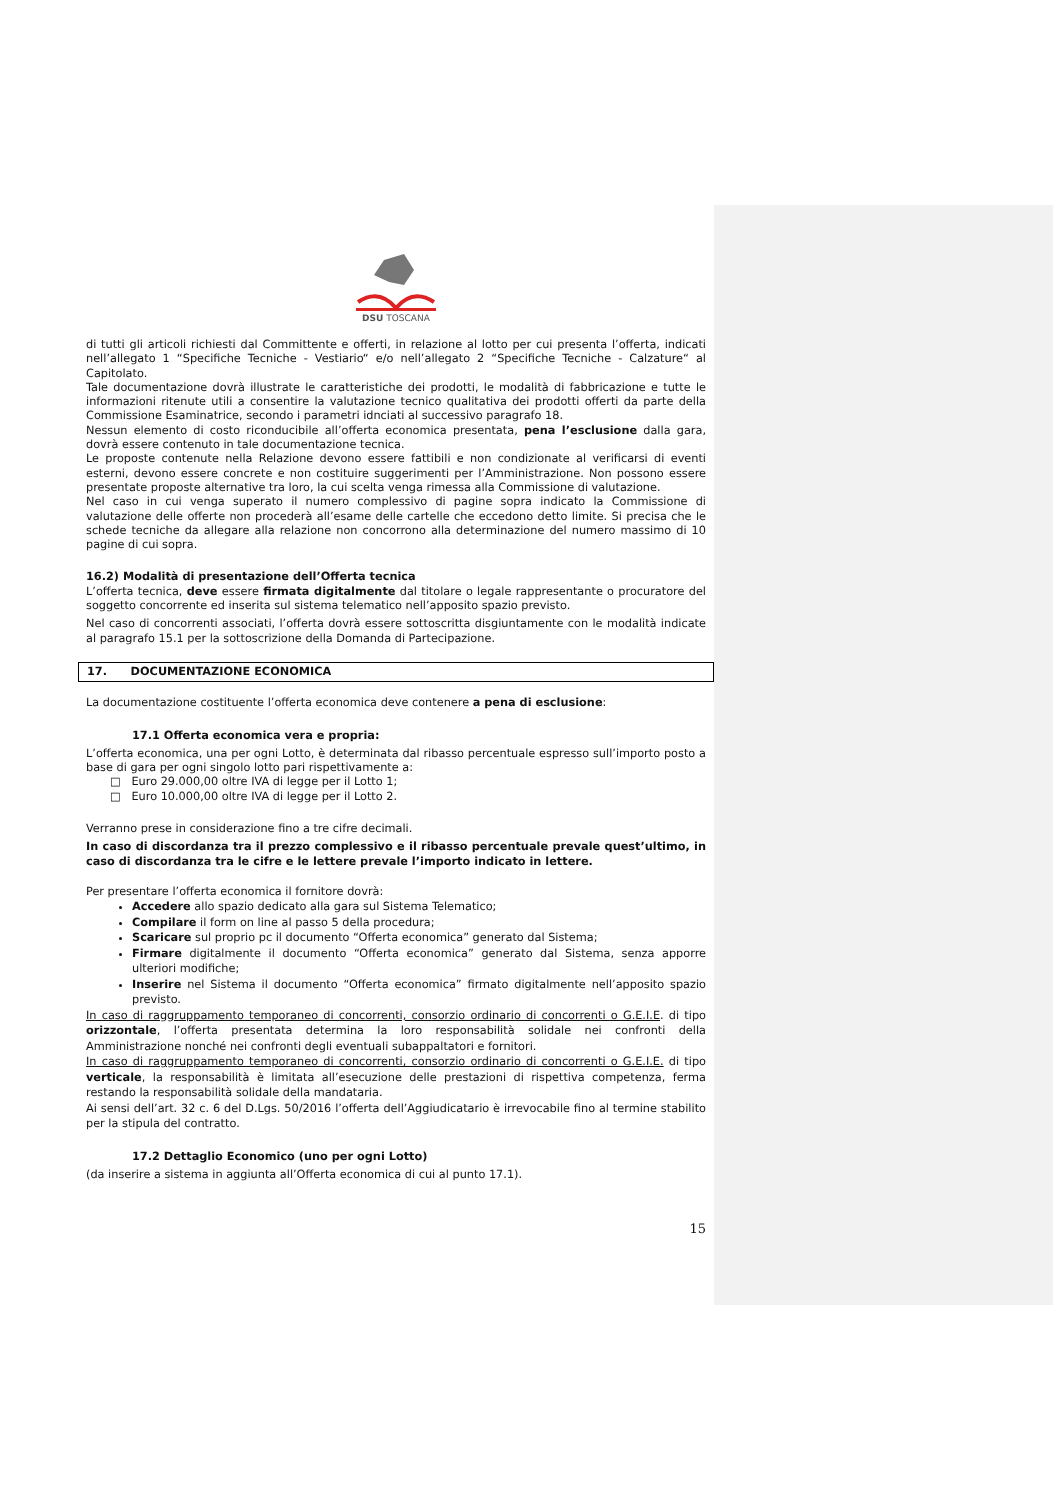DSU TOSCANA
di tutti gli articoli richiesti dal Committente e offerti, in relazione al lotto per cui presenta l’offerta, indicati nell’allegato 1 “Specifiche Tecniche - Vestiario“ e/o nell’allegato 2 “Specifiche Tecniche - Calzature“ al Capitolato.
Tale documentazione dovrà illustrate le caratteristiche dei prodotti, le modalità di fabbricazione e tutte le informazioni ritenute utili a consentire la valutazione tecnico qualitativa dei prodotti offerti da parte della Commissione Esaminatrice, secondo i parametri idnciati al successivo paragrafo 18.
Nessun elemento di costo riconducibile all’offerta economica presentata, pena l’esclusione dalla gara, dovrà essere contenuto in tale documentazione tecnica.
Le proposte contenute nella Relazione devono essere fattibili e non condizionate al verificarsi di eventi esterni, devono essere concrete e non costituire suggerimenti per l’Amministrazione. Non possono essere presentate proposte alternative tra loro, la cui scelta venga rimessa alla Commissione di valutazione.
Nel caso in cui venga superato il numero complessivo di pagine sopra indicato la Commissione di valutazione delle offerte non procederà all’esame delle cartelle che eccedono detto limite. Si precisa che le schede tecniche da allegare alla relazione non concorrono alla determinazione del numero massimo di 10 pagine di cui sopra.
16.2) Modalità di presentazione dell’Offerta tecnica
L’offerta tecnica, deve essere firmata digitalmente dal titolare o legale rappresentante o procuratore del soggetto concorrente ed inserita sul sistema telematico nell’apposito spazio previsto.
Nel caso di concorrenti associati, l’offerta dovrà essere sottoscritta disgiuntamente con le modalità indicate al paragrafo 15.1 per la sottoscrizione della Domanda di Partecipazione.
17. DOCUMENTAZIONE ECONOMICA
La documentazione costituente l’offerta economica deve contenere a pena di esclusione:
17.1 Offerta economica vera e propria:
L’offerta economica, una per ogni Lotto, è determinata dal ribasso percentuale espresso sull’importo posto a base di gara per ogni singolo lotto pari rispettivamente a:
□ Euro 29.000,00 oltre IVA di legge per il Lotto 1;
□ Euro 10.000,00 oltre IVA di legge per il Lotto 2.
Verranno prese in considerazione fino a tre cifre decimali.
In caso di discordanza tra il prezzo complessivo e il ribasso percentuale prevale quest’ultimo, in caso di discordanza tra le cifre e le lettere prevale l’importo indicato in lettere.
Per presentare l’offerta economica il fornitore dovrà:
Accedere allo spazio dedicato alla gara sul Sistema Telematico;
Compilare il form on line al passo 5 della procedura;
Scaricare sul proprio pc il documento “Offerta economica” generato dal Sistema;
Firmare digitalmente il documento “Offerta economica” generato dal Sistema, senza apporre ulteriori modifiche;
Inserire nel Sistema il documento “Offerta economica” firmato digitalmente nell’apposito spazio previsto.
In caso di raggruppamento temporaneo di concorrenti, consorzio ordinario di concorrenti o G.E.I.E. di tipo orizzontale, l’offerta presentata determina la loro responsabilità solidale nei confronti della Amministrazione nonché nei confronti degli eventuali subappaltatori e fornitori.
In caso di raggruppamento temporaneo di concorrenti, consorzio ordinario di concorrenti o G.E.I.E. di tipo verticale, la responsabilità è limitata all’esecuzione delle prestazioni di rispettiva competenza, ferma restando la responsabilità solidale della mandataria.
Ai sensi dell’art. 32 c. 6 del D.Lgs. 50/2016 l’offerta dell’Aggiudicatario è irrevocabile fino al termine stabilito per la stipula del contratto.
17.2 Dettaglio Economico (uno per ogni Lotto)
(da inserire a sistema in aggiunta all’Offerta economica di cui al punto 17.1).
15